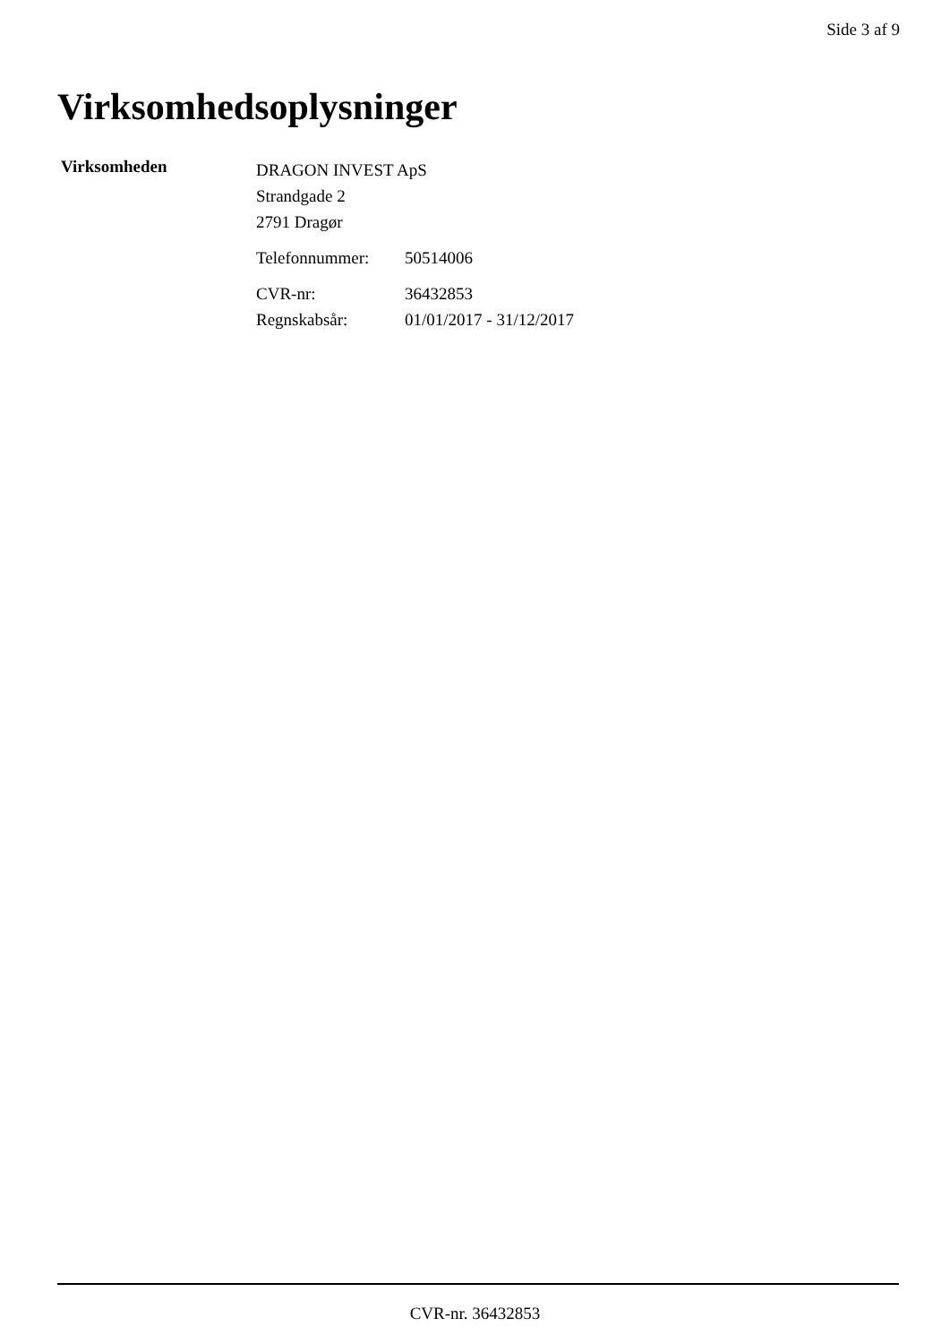Side 3 af 9
Virksomhedsoplysninger
Virksomheden
DRAGON INVEST ApS
Strandgade 2
2791 Dragør
| Telefonnummer: | 50514006 |
| CVR-nr: | 36432853 |
| Regnskabsår: | 01/01/2017 - 31/12/2017 |
CVR-nr. 36432853